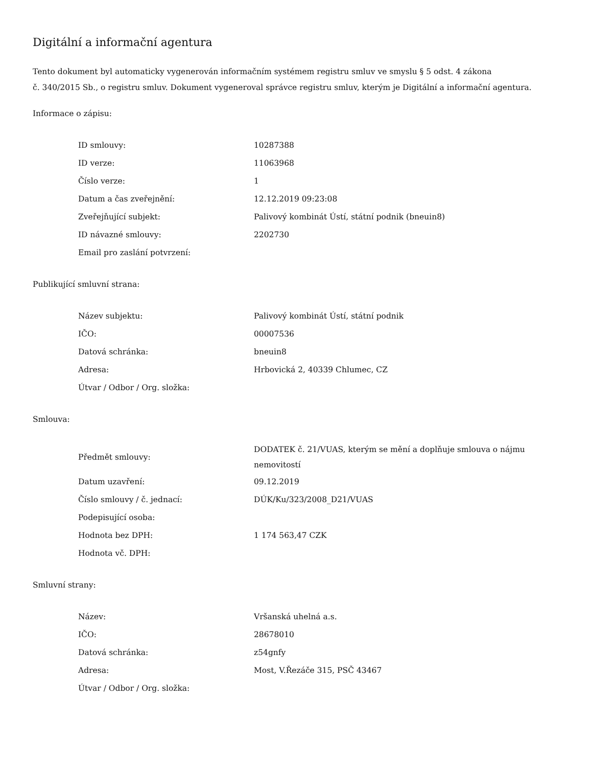Digitální a informační agentura
Tento dokument byl automaticky vygenerován informačním systémem registru smluv ve smyslu § 5 odst. 4 zákona
č. 340/2015 Sb., o registru smluv. Dokument vygeneroval správce registru smluv, kterým je Digitální a informační agentura.
Informace o zápisu:
| ID smlouvy: | 10287388 |
| ID verze: | 11063968 |
| Číslo verze: | 1 |
| Datum a čas zveřejnění: | 12.12.2019 09:23:08 |
| Zveřejňující subjekt: | Palivový kombinát Ústí, státní podnik (bneuin8) |
| ID návazné smlouvy: | 2202730 |
| Email pro zaslání potvrzení: | |
Publikující smluvní strana:
| Název subjektu: | Palivový kombinát Ústí, státní podnik |
| IČO: | 00007536 |
| Datová schránka: | bneuin8 |
| Adresa: | Hrbovická 2, 40339 Chlumec, CZ |
| Útvar / Odbor / Org. složka: | |
Smlouva:
| Předmět smlouvy: | DODATEK č. 21/VUAS, kterým se mění a doplňuje smlouva o nájmu nemovitostí |
| Datum uzavření: | 09.12.2019 |
| Číslo smlouvy / č. jednací: | DÚK/Ku/323/2008_D21/VUAS |
| Podepisující osoba: | |
| Hodnota bez DPH: | 1 174 563,47 CZK |
| Hodnota vč. DPH: | |
Smluvní strany:
| Název: | Vršanská uhelná a.s. |
| IČO: | 28678010 |
| Datová schránka: | z54gnfy |
| Adresa: | Most, V.Řezáče 315, PSČ 43467 |
| Útvar / Odbor / Org. složka: | |